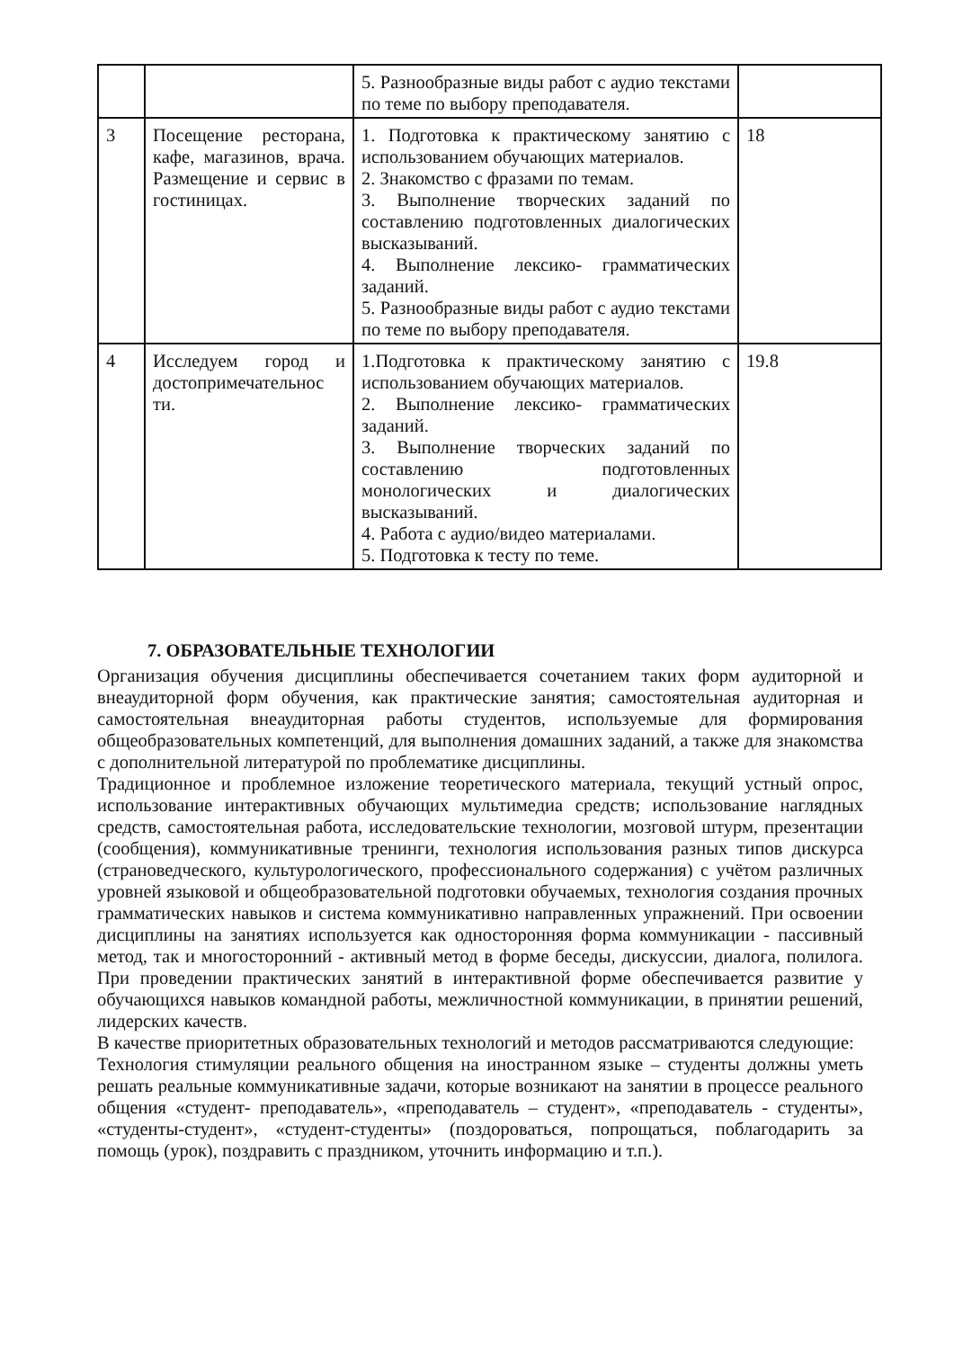| | | 5. Разнообразные виды работ с аудио текстами по теме по выбору преподавателя. | |
| 3 | Посещение ресторана, кафе, магазинов, врача. Размещение и сервис в гостиницах. | 1. Подготовка к практическому занятию с использованием обучающих материалов. 2. Знакомство с фразами по темам. 3. Выполнение творческих заданий по составлению подготовленных диалогических высказываний. 4. Выполнение лексико- грамматических заданий. 5. Разнообразные виды работ с аудио текстами по теме по выбору преподавателя. | 18 |
| 4 | Исследуем город и достопримечательнос ти. | 1.Подготовка к практическому занятию с использованием обучающих материалов. 2. Выполнение лексико- грамматических заданий. 3. Выполнение творческих заданий по составлению подготовленных монологических и диалогических высказываний. 4. Работа с аудио/видео материалами. 5. Подготовка к тесту по теме. | 19.8 |
7. ОБРАЗОВАТЕЛЬНЫЕ ТЕХНОЛОГИИ
Организация обучения дисциплины обеспечивается сочетанием таких форм аудиторной и внеаудиторной форм обучения, как практические занятия; самостоятельная аудиторная и самостоятельная внеаудиторная работы студентов, используемые для формирования общеобразовательных компетенций, для выполнения домашних заданий, а также для знакомства с дополнительной литературой по проблематике дисциплины.
Традиционное и проблемное изложение теоретического материала, текущий устный опрос, использование интерактивных обучающих мультимедиа средств; использование наглядных средств, самостоятельная работа, исследовательские технологии, мозговой штурм, презентации (сообщения), коммуникативные тренинги, технология использования разных типов дискурса (страноведческого, культурологического, профессионального содержания) с учётом различных уровней языковой и общеобразовательной подготовки обучаемых, технология создания прочных грамматических навыков и система коммуникативно направленных упражнений. При освоении дисциплины на занятиях используется как односторонняя форма коммуникации - пассивный метод, так и многосторонний - активный метод в форме беседы, дискуссии, диалога, полилога. При проведении практических занятий в интерактивной форме обеспечивается развитие у обучающихся навыков командной работы, межличностной коммуникации, в принятии решений, лидерских качеств.
В качестве приоритетных образовательных технологий и методов рассматриваются следующие:
Технология стимуляции реального общения на иностранном языке – студенты должны уметь решать реальные коммуникативные задачи, которые возникают на занятии в процессе реального общения «студент- преподаватель», «преподаватель – студент», «преподаватель - студенты», «студенты-студент», «студент-студенты» (поздороваться, попрощаться, поблагодарить за помощь (урок), поздравить с праздником, уточнить информацию и т.п.).